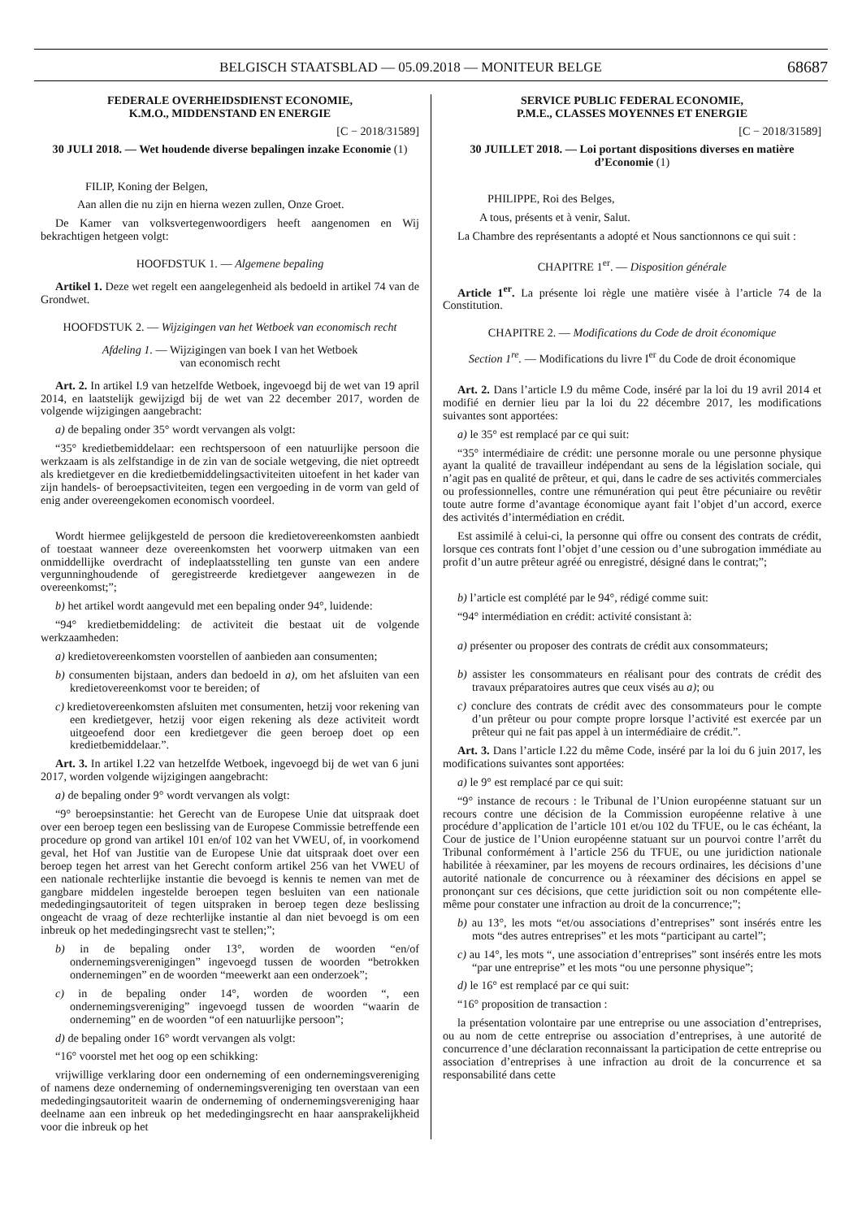BELGISCH STAATSBLAD — 05.09.2018 — MONITEUR BELGE 68687
FEDERALE OVERHEIDSDIENST ECONOMIE,
K.M.O., MIDDENSTAND EN ENERGIE
[C − 2018/31589]
30 JULI 2018. — Wet houdende diverse bepalingen inzake Economie (1)
FILIP, Koning der Belgen,
Aan allen die nu zijn en hierna wezen zullen, Onze Groet.
De Kamer van volksvertegenwoordigers heeft aangenomen en Wij bekrachtigen hetgeen volgt:
HOOFDSTUK 1. — Algemene bepaling
Artikel 1. Deze wet regelt een aangelegenheid als bedoeld in artikel 74 van de Grondwet.
HOOFDSTUK 2. — Wijzigingen van het Wetboek van economisch recht
Afdeling 1. — Wijzigingen van boek I van het Wetboek
van economisch recht
Art. 2. In artikel I.9 van hetzelfde Wetboek, ingevoegd bij de wet van 19 april 2014, en laatstelijk gewijzigd bij de wet van 22 december 2017, worden de volgende wijzigingen aangebracht:
a) de bepaling onder 35° wordt vervangen als volgt:
“35° kredietbemiddelaar: een rechtspersoon of een natuurlijke persoon die werkzaam is als zelfstandige in de zin van de sociale wetgeving, die niet optreedt als kredietgever en die kredietbemiddelingsactiviteiten uitoefent in het kader van zijn handels- of beroepsactiviteiten, tegen een vergoeding in de vorm van geld of enig ander overeengekomen economisch voordeel.
Wordt hiermee gelijkgesteld de persoon die kredietovereenkomsten aanbiedt of toestaat wanneer deze overeenkomsten het voorwerp uitmaken van een onmiddellijke overdracht of indeplaatsstelling ten gunste van een andere vergunninghoudende of geregistreerde kredietgever aangewezen in de overeenkomst;”;
b) het artikel wordt aangevuld met een bepaling onder 94°, luidende:
“94° kredietbemiddeling: de activiteit die bestaat uit de volgende werkzaamheden:
a) kredietovereenkomsten voorstellen of aanbieden aan consumenten;
b) consumenten bijstaan, anders dan bedoeld in a), om het afsluiten van een kredietovereenkomst voor te bereiden; of
c) kredietovereenkomsten afsluiten met consumenten, hetzij voor rekening van een kredietgever, hetzij voor eigen rekening als deze activiteit wordt uitgeoefend door een kredietgever die geen beroep doet op een kredietbemiddelaar.”.
Art. 3. In artikel I.22 van hetzelfde Wetboek, ingevoegd bij de wet van 6 juni 2017, worden volgende wijzigingen aangebracht:
a) de bepaling onder 9° wordt vervangen als volgt:
“9° beroepsinstantie: het Gerecht van de Europese Unie dat uitspraak doet over een beroep tegen een beslissing van de Europese Commissie betreffende een procedure op grond van artikel 101 en/of 102 van het VWEU, of, in voorkomend geval, het Hof van Justitie van de Europese Unie dat uitspraak doet over een beroep tegen het arrest van het Gerecht conform artikel 256 van het VWEU of een nationale rechterlijke instantie die bevoegd is kennis te nemen van met de gangbare middelen ingestelde beroepen tegen besluiten van een nationale mededingingsautoriteit of tegen uitspraken in beroep tegen deze beslissing ongeacht de vraag of deze rechterlijke instantie al dan niet bevoegd is om een inbreuk op het mededingingsrecht vast te stellen;”;
b) in de bepaling onder 13°, worden de woorden “en/of ondernemingsverenigingen” ingevoegd tussen de woorden “betrokken ondernemingen” en de woorden “meewerkt aan een onderzoek”;
c) in de bepaling onder 14°, worden de woorden “, een ondernemingsvereniging” ingevoegd tussen de woorden “waarin de onderneming” en de woorden “of een natuurlijke persoon”;
d) de bepaling onder 16° wordt vervangen als volgt:
“16° voorstel met het oog op een schikking:
vrijwillige verklaring door een onderneming of een ondernemingsvereniging of namens deze onderneming of ondernemingsvereniging ten overstaan van een mededingingsautoriteit waarin de onderneming of ondernemingsvereniging haar deelname aan een inbreuk op het mededingingsrecht en haar aansprakelijkheid voor die inbreuk op het
SERVICE PUBLIC FEDERAL ECONOMIE,
P.M.E., CLASSES MOYENNES ET ENERGIE
[C − 2018/31589]
30 JUILLET 2018. — Loi portant dispositions diverses en matière d’Economie (1)
PHILIPPE, Roi des Belges,
A tous, présents et à venir, Salut.
La Chambre des représentants a adopté et Nous sanctionnons ce qui suit :
CHAPITRE 1<sup>er</sup>. — Disposition générale
Article 1<sup>er</sup>. La présente loi règle une matière visée à l’article 74 de la Constitution.
CHAPITRE 2. — Modifications du Code de droit économique
Section 1<sup>re</sup>. — Modifications du livre I<sup>er</sup> du Code de droit économique
Art. 2. Dans l’article I.9 du même Code, inséré par la loi du 19 avril 2014 et modifié en dernier lieu par la loi du 22 décembre 2017, les modifications suivantes sont apportées:
a) le 35° est remplacé par ce qui suit:
“35° intermédiaire de crédit: une personne morale ou une personne physique ayant la qualité de travailleur indépendant au sens de la législation sociale, qui n’agit pas en qualité de prêteur, et qui, dans le cadre de ses activités commerciales ou professionnelles, contre une rémunération qui peut être pécuniaire ou revêtir toute autre forme d’avantage économique ayant fait l’objet d’un accord, exerce des activités d’intermédiation en crédit.
Est assimilé à celui-ci, la personne qui offre ou consent des contrats de crédit, lorsque ces contrats font l’objet d’une cession ou d’une subrogation immédiate au profit d’un autre prêteur agréé ou enregistré, désigné dans le contrat;”;
b) l’article est complété par le 94°, rédigé comme suit:
“94° intermédiation en crédit: activité consistant à:
a) présenter ou proposer des contrats de crédit aux consommateurs;
b) assister les consommateurs en réalisant pour des contrats de crédit des travaux préparatoires autres que ceux visés au a); ou
c) conclure des contrats de crédit avec des consommateurs pour le compte d’un prêteur ou pour compte propre lorsque l’activité est exercée par un prêteur qui ne fait pas appel à un intermédiaire de crédit.”.
Art. 3. Dans l’article I.22 du même Code, inséré par la loi du 6 juin 2017, les modifications suivantes sont apportées:
a) le 9° est remplacé par ce qui suit:
“9° instance de recours : le Tribunal de l’Union européenne statuant sur un recours contre une décision de la Commission européenne relative à une procédure d’application de l’article 101 et/ou 102 du TFUE, ou le cas échéant, la Cour de justice de l’Union européenne statuant sur un pourvoi contre l’arrêt du Tribunal conformément à l’article 256 du TFUE, ou une juridiction nationale habilitée à réexaminer, par les moyens de recours ordinaires, les décisions d’une autorité nationale de concurrence ou à réexaminer des décisions en appel se prononçant sur ces décisions, que cette juridiction soit ou non compétente elle-même pour constater une infraction au droit de la concurrence;”;
b) au 13°, les mots “et/ou associations d’entreprises” sont insérés entre les mots “des autres entreprises” et les mots “participant au cartel”;
c) au 14°, les mots “, une association d’entreprises” sont insérés entre les mots “par une entreprise” et les mots “ou une personne physique”;
d) le 16° est remplacé par ce qui suit:
“16° proposition de transaction :
la présentation volontaire par une entreprise ou une association d’entreprises, ou au nom de cette entreprise ou association d’entreprises, à une autorité de concurrence d’une déclaration reconnaissant la participation de cette entreprise ou association d’entreprises à une infraction au droit de la concurrence et sa responsabilité dans cette